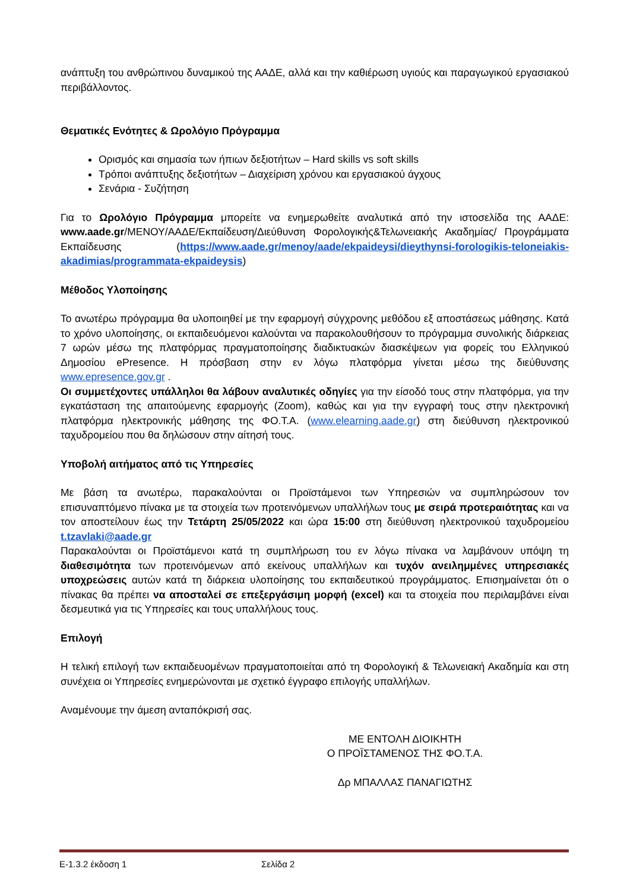ανάπτυξη του ανθρώπινου δυναμικού της ΑΑΔΕ, αλλά και την καθιέρωση υγιούς και παραγωγικού εργασιακού περιβάλλοντος.
Θεματικές Ενότητες & Ωρολόγιο Πρόγραμμα
Ορισμός και σημασία των ήπιων δεξιοτήτων – Hard skills vs soft skills
Τρόποι ανάπτυξης δεξιοτήτων – Διαχείριση χρόνου και εργασιακού άγχους
Σενάρια - Συζήτηση
Για το Ωρολόγιο Πρόγραμμα μπορείτε να ενημερωθείτε αναλυτικά από την ιστοσελίδα της ΑΑΔΕ: www.aade.gr/ΜΕΝΟΥ/ΑΑΔΕ/Εκπαίδευση/Διεύθυνση Φορολογικής&Τελωνειακής Ακαδημίας/ Προγράμματα Εκπαίδευσης (https://www.aade.gr/menoy/aade/ekpaideysi/dieythynsi-forologikis-teloneiakis-akadimias/programmata-ekpaideysis)
Μέθοδος Υλοποίησης
Το ανωτέρω πρόγραμμα θα υλοποιηθεί με την εφαρμογή σύγχρονης μεθόδου εξ αποστάσεως μάθησης. Κατά το χρόνο υλοποίησης, οι εκπαιδευόμενοι καλούνται να παρακολουθήσουν το πρόγραμμα συνολικής διάρκειας 7 ωρών μέσω της πλατφόρμας πραγματοποίησης διαδικτυακών διασκέψεων για φορείς του Ελληνικού Δημοσίου ePresence. Η πρόσβαση στην εν λόγω πλατφόρμα γίνεται μέσω της διεύθυνσης www.epresence.gov.gr .
Οι συμμετέχοντες υπάλληλοι θα λάβουν αναλυτικές οδηγίες για την είσοδό τους στην πλατφόρμα, για την εγκατάσταση της απαιτούμενης εφαρμογής (Zoom), καθώς και για την εγγραφή τους στην ηλεκτρονική πλατφόρμα ηλεκτρονικής μάθησης της ΦΟ.Τ.Α. (www.elearning.aade.gr) στη διεύθυνση ηλεκτρονικού ταχυδρομείου που θα δηλώσουν στην αίτησή τους.
Υποβολή αιτήματος από τις Υπηρεσίες
Με βάση τα ανωτέρω, παρακαλούνται οι Προϊστάμενοι των Υπηρεσιών να συμπληρώσουν τον επισυναπτόμενο πίνακα με τα στοιχεία των προτεινόμενων υπαλλήλων τους με σειρά προτεραιότητας και να τον αποστείλουν έως την Τετάρτη 25/05/2022 και ώρα 15:00 στη διεύθυνση ηλεκτρονικού ταχυδρομείου t.tzavlaki@aade.gr
Παρακαλούνται οι Προϊστάμενοι κατά τη συμπλήρωση του εν λόγω πίνακα να λαμβάνουν υπόψη τη διαθεσιμότητα των προτεινόμενων από εκείνους υπαλλήλων και τυχόν ανειλημμένες υπηρεσιακές υποχρεώσεις αυτών κατά τη διάρκεια υλοποίησης του εκπαιδευτικού προγράμματος. Επισημαίνεται ότι ο πίνακας θα πρέπει να αποσταλεί σε επεξεργάσιμη μορφή (excel) και τα στοιχεία που περιλαμβάνει είναι δεσμευτικά για τις Υπηρεσίες και τους υπαλλήλους τους.
Επιλογή
Η τελική επιλογή των εκπαιδευομένων πραγματοποιείται από τη Φορολογική & Τελωνειακή Ακαδημία και στη συνέχεια οι Υπηρεσίες ενημερώνονται με σχετικό έγγραφο επιλογής υπαλλήλων.
Αναμένουμε την άμεση ανταπόκρισή σας.
ΜΕ ΕΝΤΟΛΗ ΔΙΟΙΚΗΤΗ
Ο ΠΡΟΪΣΤΑΜΕΝΟΣ ΤΗΣ ΦΟ.Τ.Α.
Δρ ΜΠΑΛΛΑΣ ΠΑΝΑΓΙΩΤΗΣ
Ε-1.3.2 έκδοση 1 Σελίδα 2